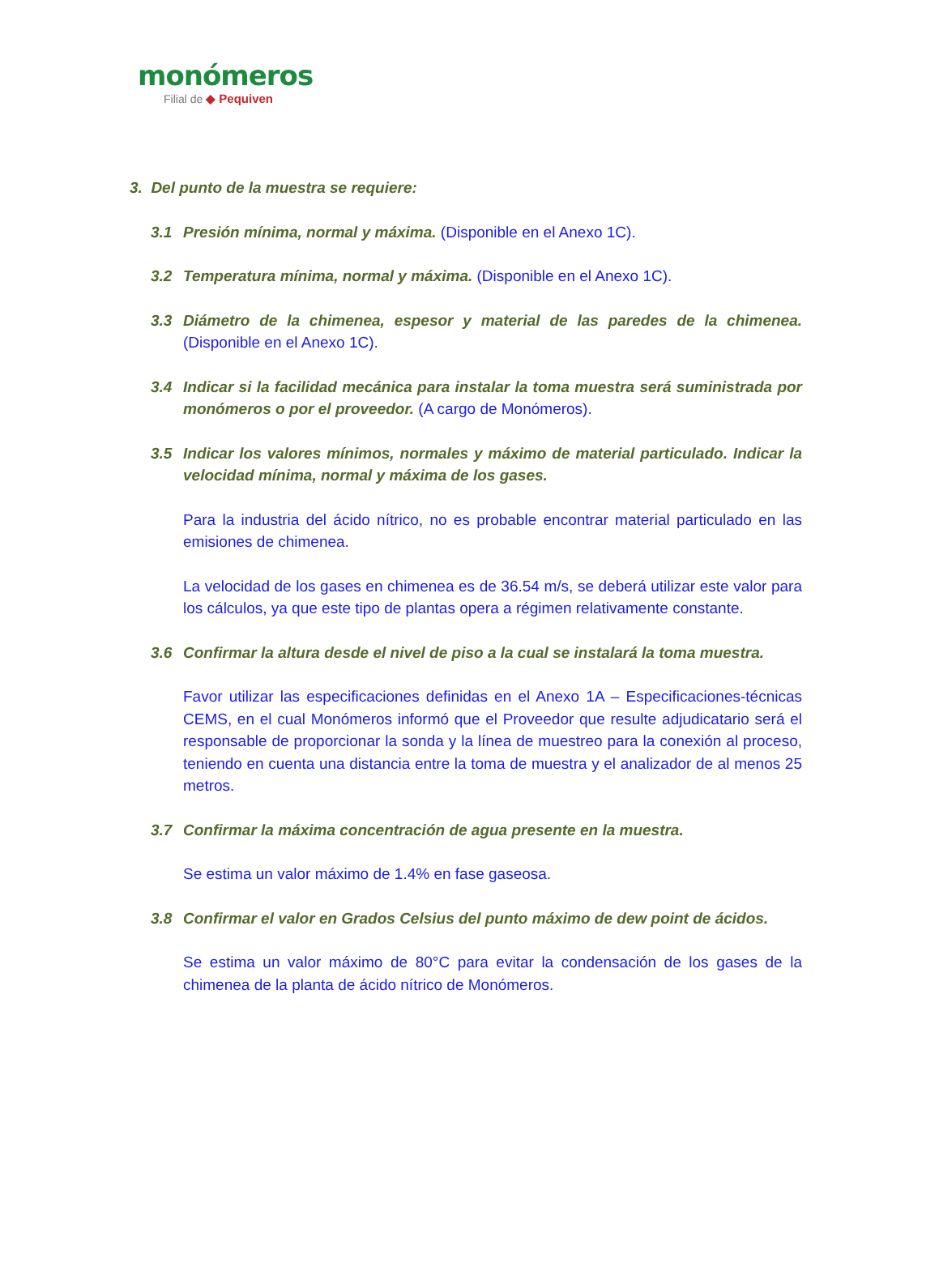monómeros
Filial de ◆ Pequiven
3. Del punto de la muestra se requiere:
3.1 Presión mínima, normal y máxima. (Disponible en el Anexo 1C).
3.2 Temperatura mínima, normal y máxima. (Disponible en el Anexo 1C).
3.3 Diámetro de la chimenea, espesor y material de las paredes de la chimenea. (Disponible en el Anexo 1C).
3.4 Indicar si la facilidad mecánica para instalar la toma muestra será suministrada por monómeros o por el proveedor. (A cargo de Monómeros).
3.5 Indicar los valores mínimos, normales y máximo de material particulado. Indicar la velocidad mínima, normal y máxima de los gases.
Para la industria del ácido nítrico, no es probable encontrar material particulado en las emisiones de chimenea.
La velocidad de los gases en chimenea es de 36.54 m/s, se deberá utilizar este valor para los cálculos, ya que este tipo de plantas opera a régimen relativamente constante.
3.6 Confirmar la altura desde el nivel de piso a la cual se instalará la toma muestra.
Favor utilizar las especificaciones definidas en el Anexo 1A – Especificaciones-técnicas CEMS, en el cual Monómeros informó que el Proveedor que resulte adjudicatario será el responsable de proporcionar la sonda y la línea de muestreo para la conexión al proceso, teniendo en cuenta una distancia entre la toma de muestra y el analizador de al menos 25 metros.
3.7 Confirmar la máxima concentración de agua presente en la muestra.
Se estima un valor máximo de 1.4% en fase gaseosa.
3.8 Confirmar el valor en Grados Celsius del punto máximo de dew point de ácidos.
Se estima un valor máximo de 80°C para evitar la condensación de los gases de la chimenea de la planta de ácido nítrico de Monómeros.